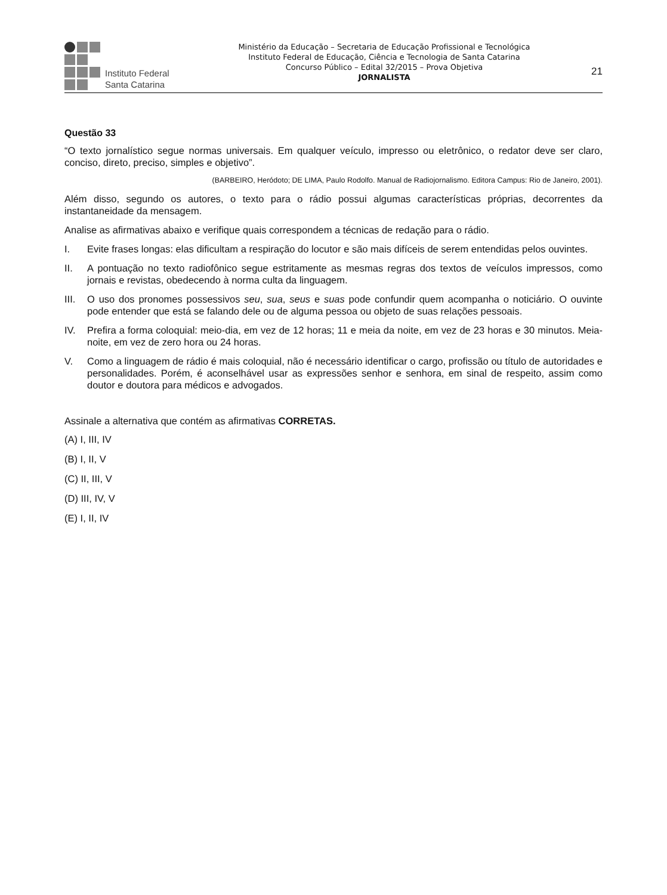Instituto Federal
Santa Catarina
Ministério da Educação – Secretaria de Educação Profissional e Tecnológica
Instituto Federal de Educação, Ciência e Tecnologia de Santa Catarina
Concurso Público – Edital 32/2015 – Prova Objetiva
JORNALISTA
21
Questão 33
“O texto jornalístico segue normas universais. Em qualquer veículo, impresso ou eletrônico, o redator deve ser claro, conciso, direto, preciso, simples e objetivo”.
(BARBEIRO, Heródoto; DE LIMA, Paulo Rodolfo. Manual de Radiojornalismo. Editora Campus: Rio de Janeiro, 2001).
Além disso, segundo os autores, o texto para o rádio possui algumas características próprias, decorrentes da instantaneidade da mensagem.
Analise as afirmativas abaixo e verifique quais correspondem a técnicas de redação para o rádio.
I. Evite frases longas: elas dificultam a respiração do locutor e são mais difíceis de serem entendidas pelos ouvintes.
II. A pontuação no texto radiofônico segue estritamente as mesmas regras dos textos de veículos impressos, como jornais e revistas, obedecendo à norma culta da linguagem.
III. O uso dos pronomes possessivos seu, sua, seus e suas pode confundir quem acompanha o noticiário. O ouvinte pode entender que está se falando dele ou de alguma pessoa ou objeto de suas relações pessoais.
IV. Prefira a forma coloquial: meio-dia, em vez de 12 horas; 11 e meia da noite, em vez de 23 horas e 30 minutos. Meia-noite, em vez de zero hora ou 24 horas.
V. Como a linguagem de rádio é mais coloquial, não é necessário identificar o cargo, profissão ou título de autoridades e personalidades. Porém, é aconselhável usar as expressões senhor e senhora, em sinal de respeito, assim como doutor e doutora para médicos e advogados.
Assinale a alternativa que contém as afirmativas CORRETAS.
(A) I, III, IV
(B) I, II, V
(C) II, III, V
(D) III, IV, V
(E) I, II, IV